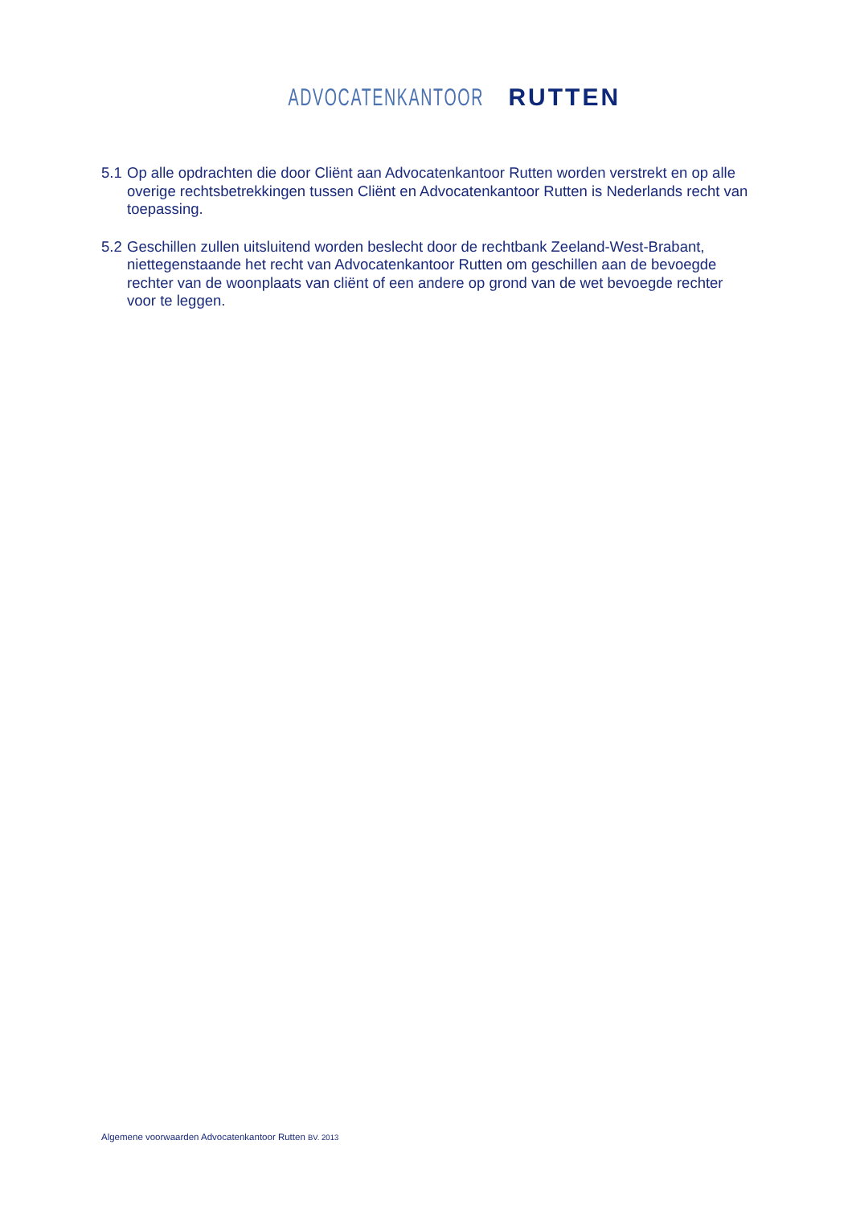ADVOCATENKANTOOR RUTTEN
5.1 Op alle opdrachten die door Cliënt aan Advocatenkantoor Rutten worden verstrekt en op alle overige rechtsbetrekkingen tussen Cliënt en Advocatenkantoor Rutten is Nederlands recht van toepassing.
5.2 Geschillen zullen uitsluitend worden beslecht door de rechtbank Zeeland-West-Brabant, niettegenstaande het recht van Advocatenkantoor Rutten om geschillen aan de bevoegde rechter van de woonplaats van cliënt of een andere op grond van de wet bevoegde rechter voor te leggen.
Algemene voorwaarden Advocatenkantoor Rutten BV. 2013